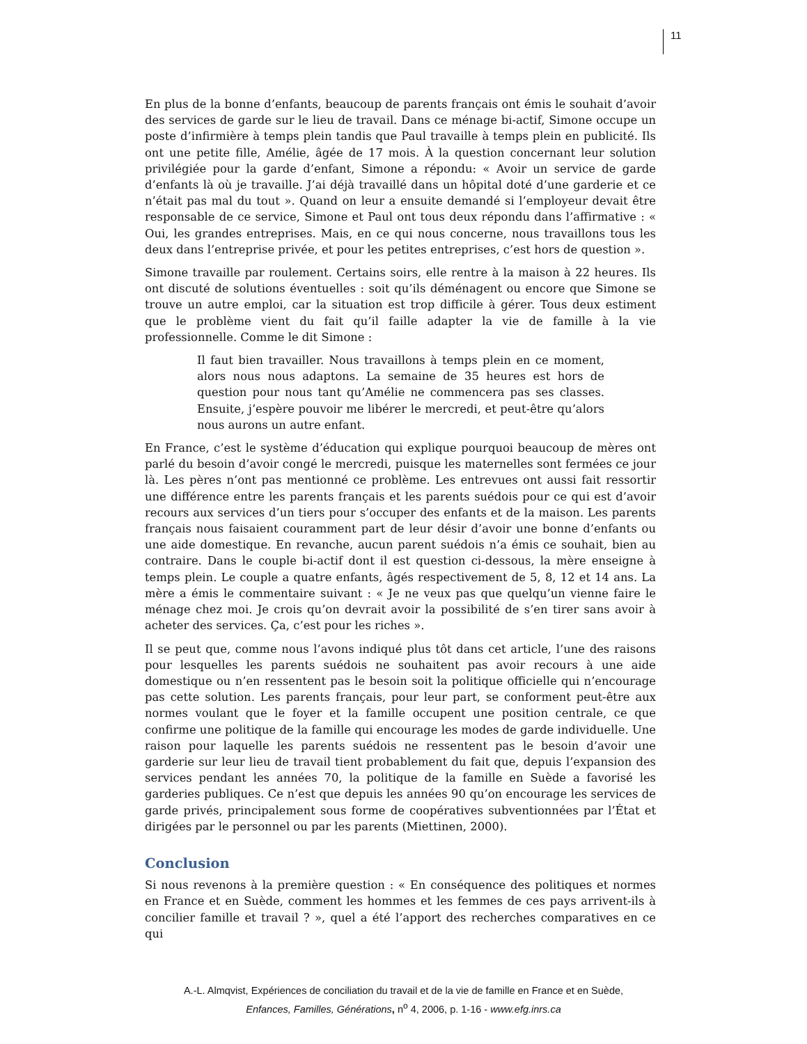11
En plus de la bonne d’enfants, beaucoup de parents français ont émis le souhait d’avoir des services de garde sur le lieu de travail. Dans ce ménage bi-actif, Simone occupe un poste d’infirmière à temps plein tandis que Paul travaille à temps plein en publicité. Ils ont une petite fille, Amélie, âgée de 17 mois. À la question concernant leur solution privilégiée pour la garde d’enfant, Simone a répondu: « Avoir un service de garde d’enfants là où je travaille. J’ai déjà travaillé dans un hôpital doté d’une garderie et ce n’était pas mal du tout ». Quand on leur a ensuite demandé si l’employeur devait être responsable de ce service, Simone et Paul ont tous deux répondu dans l’affirmative : « Oui, les grandes entreprises. Mais, en ce qui nous concerne, nous travaillons tous les deux dans l’entreprise privée, et pour les petites entreprises, c’est hors de question ».
Simone travaille par roulement. Certains soirs, elle rentre à la maison à 22 heures. Ils ont discuté de solutions éventuelles : soit qu’ils déménagent ou encore que Simone se trouve un autre emploi, car la situation est trop difficile à gérer. Tous deux estiment que le problème vient du fait qu’il faille adapter la vie de famille à la vie professionnelle. Comme le dit Simone :
Il faut bien travailler. Nous travaillons à temps plein en ce moment, alors nous nous adaptons. La semaine de 35 heures est hors de question pour nous tant qu’Amélie ne commencera pas ses classes. Ensuite, j’espère pouvoir me libérer le mercredi, et peut-être qu’alors nous aurons un autre enfant.
En France, c’est le système d’éducation qui explique pourquoi beaucoup de mères ont parlé du besoin d’avoir congé le mercredi, puisque les maternelles sont fermées ce jour là. Les pères n’ont pas mentionné ce problème. Les entrevues ont aussi fait ressortir une différence entre les parents français et les parents suédois pour ce qui est d’avoir recours aux services d’un tiers pour s’occuper des enfants et de la maison. Les parents français nous faisaient couramment part de leur désir d’avoir une bonne d’enfants ou une aide domestique. En revanche, aucun parent suédois n’a émis ce souhait, bien au contraire. Dans le couple bi-actif dont il est question ci-dessous, la mère enseigne à temps plein. Le couple a quatre enfants, âgés respectivement de 5, 8, 12 et 14 ans. La mère a émis le commentaire suivant : « Je ne veux pas que quelqu’un vienne faire le ménage chez moi. Je crois qu’on devrait avoir la possibilité de s’en tirer sans avoir à acheter des services. Ça, c’est pour les riches ».
Il se peut que, comme nous l’avons indiqué plus tôt dans cet article, l’une des raisons pour lesquelles les parents suédois ne souhaitent pas avoir recours à une aide domestique ou n’en ressentent pas le besoin soit la politique officielle qui n’encourage pas cette solution. Les parents français, pour leur part, se conforment peut-être aux normes voulant que le foyer et la famille occupent une position centrale, ce que confirme une politique de la famille qui encourage les modes de garde individuelle. Une raison pour laquelle les parents suédois ne ressentent pas le besoin d’avoir une garderie sur leur lieu de travail tient probablement du fait que, depuis l’expansion des services pendant les années 70, la politique de la famille en Suède a favorisé les garderies publiques. Ce n’est que depuis les années 90 qu’on encourage les services de garde privés, principalement sous forme de coopératives subventionnées par l’État et dirigées par le personnel ou par les parents (Miettinen, 2000).
Conclusion
Si nous revenons à la première question : « En conséquence des politiques et normes en France et en Suède, comment les hommes et les femmes de ces pays arrivent-ils à concilier famille et travail ? », quel a été l’apport des recherches comparatives en ce qui
A.-L. Almqvist, Expériences de conciliation du travail et de la vie de famille en France et en Suède,
Enfances, Familles, Générations, n<sup>o</sup> 4, 2006, p. 1-16 - www.efg.inrs.ca